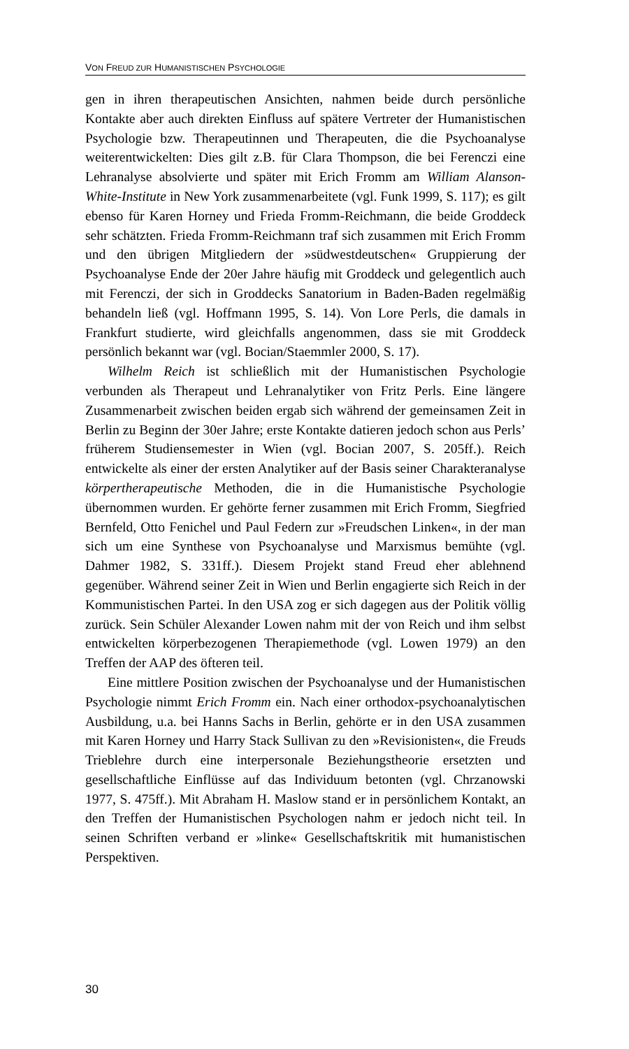VON FREUD ZUR HUMANISTISCHEN PSYCHOLOGIE
gen in ihren therapeutischen Ansichten, nahmen beide durch persönliche Kontakte aber auch direkten Einfluss auf spätere Vertreter der Humanis­tischen Psychologie bzw. Therapeutinnen und Therapeuten, die die Psy­choanalyse weiterentwickelten: Dies gilt z.B. für Clara Thompson, die bei Ferenczi eine Lehranalyse absolvierte und später mit Erich Fromm am William Alanson-White-Institute in New York zusammenarbeitete (vgl. Funk 1999, S. 117); es gilt ebenso für Karen Horney und Frieda Fromm-Reichmann, die beide Groddeck sehr schätzten. Frieda Fromm-Reichmann traf sich zusammen mit Erich Fromm und den übrigen Mit­gliedern der »südwestdeutschen« Gruppierung der Psychoanalyse Ende der 20er Jahre häufig mit Groddeck und gelegentlich auch mit Ferenczi, der sich in Groddecks Sanatorium in Baden-Baden regelmäßig behan­deln ließ (vgl. Hoffmann 1995, S. 14). Von Lore Perls, die damals in Frankfurt studierte, wird gleichfalls angenommen, dass sie mit Groddeck persönlich bekannt war (vgl. Bocian/Staemmler 2000, S. 17).
Wilhelm Reich ist schließlich mit der Humanistischen Psychologie verbunden als Therapeut und Lehranalytiker von Fritz Perls. Eine länge­re Zusammenarbeit zwischen beiden ergab sich während der gemeinsa­men Zeit in Berlin zu Beginn der 30er Jahre; erste Kontakte datieren jedoch schon aus Perls’ früherem Studiensemester in Wien (vgl. Bocian 2007, S. 205ff.). Reich entwickelte als einer der ersten Analytiker auf der Basis seiner Charakteranalyse körpertherapeutische Methoden, die in die Humanistische Psychologie übernommen wurden. Er gehörte fer­ner zusammen mit Erich Fromm, Siegfried Bernfeld, Otto Fenichel und Paul Federn zur »Freudschen Linken«, in der man sich um eine Synthese von Psychoanalyse und Marxismus bemühte (vgl. Dahmer 1982, S. 331ff.). Diesem Projekt stand Freud eher ablehnend gegenüber. Wäh­rend seiner Zeit in Wien und Berlin engagierte sich Reich in der Kom­munistischen Partei. In den USA zog er sich dagegen aus der Politik völ­lig zurück. Sein Schüler Alexander Lowen nahm mit der von Reich und ihm selbst entwickelten körperbezogenen Therapiemethode (vgl. Lowen 1979) an den Treffen der AAP des öfteren teil.
Eine mittlere Position zwischen der Psychoanalyse und der Huma­nistischen Psychologie nimmt Erich Fromm ein. Nach einer orthodox-psychoanalytischen Ausbildung, u.a. bei Hanns Sachs in Berlin, gehörte er in den USA zusammen mit Karen Horney und Harry Stack Sullivan zu den »Revisionisten«, die Freuds Trieblehre durch eine interpersonale Beziehungstheorie ersetzten und gesellschaftliche Einflüsse auf das In­dividuum betonten (vgl. Chrzanowski 1977, S. 475ff.). Mit Abraham H. Maslow stand er in persönlichem Kontakt, an den Treffen der Humanis­tischen Psychologen nahm er jedoch nicht teil. In seinen Schriften ver­band er »linke« Gesellschaftskritik mit humanistischen Perspektiven.
30